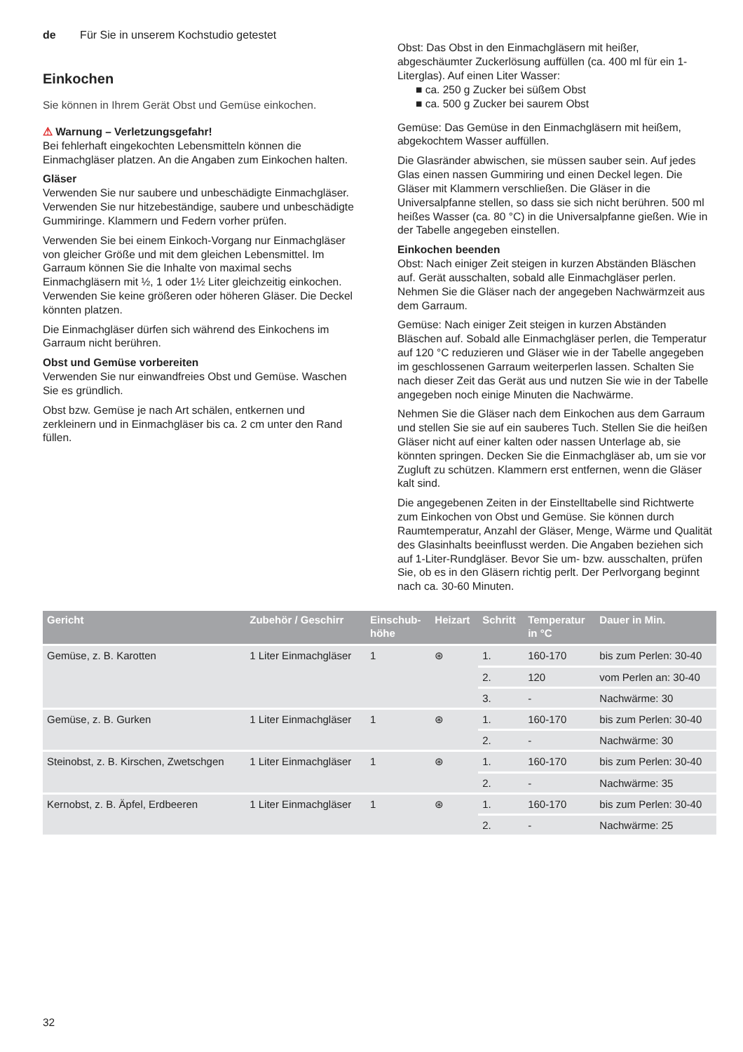de Für Sie in unserem Kochstudio getestet
Einkochen
Sie können in Ihrem Gerät Obst und Gemüse einkochen.
⚠ Warnung – Verletzungsgefahr!
Bei fehlerhaft eingekochten Lebensmitteln können die Einmachgläser platzen. An die Angaben zum Einkochen halten.
Gläser
Verwenden Sie nur saubere und unbeschädigte Einmachgläser. Verwenden Sie nur hitzebeständige, saubere und unbeschädigte Gummiringe. Klammern und Federn vorher prüfen.
Verwenden Sie bei einem Einkoch-Vorgang nur Einmachgläser von gleicher Größe und mit dem gleichen Lebensmittel. Im Garraum können Sie die Inhalte von maximal sechs Einmachgläsern mit ½, 1 oder 1½ Liter gleichzeitig einkochen. Verwenden Sie keine größeren oder höheren Gläser. Die Deckel könnten platzen.
Die Einmachgläser dürfen sich während des Einkochens im Garraum nicht berühren.
Obst und Gemüse vorbereiten
Verwenden Sie nur einwandfreies Obst und Gemüse. Waschen Sie es gründlich.
Obst bzw. Gemüse je nach Art schälen, entkernen und zerkleinern und in Einmachgläser bis ca. 2 cm unter den Rand füllen.
Obst: Das Obst in den Einmachgläsern mit heißer, abgeschäumter Zuckerlösung auffüllen (ca. 400 ml für ein 1-Literglas). Auf einen Liter Wasser:
■ ca. 250 g Zucker bei süßem Obst
■ ca. 500 g Zucker bei saurem Obst
Gemüse: Das Gemüse in den Einmachgläsern mit heißem, abgekochtem Wasser auffüllen.
Die Glasränder abwischen, sie müssen sauber sein. Auf jedes Glas einen nassen Gummiring und einen Deckel legen. Die Gläser mit Klammern verschließen. Die Gläser in die Universalpfanne stellen, so dass sie sich nicht berühren. 500 ml heißes Wasser (ca. 80 °C) in die Universalpfanne gießen. Wie in der Tabelle angegeben einstellen.
Einkochen beenden
Obst: Nach einiger Zeit steigen in kurzen Abständen Bläschen auf. Gerät ausschalten, sobald alle Einmachgläser perlen. Nehmen Sie die Gläser nach der angegeben Nachwärmzeit aus dem Garraum.
Gemüse: Nach einiger Zeit steigen in kurzen Abständen Bläschen auf. Sobald alle Einmachgläser perlen, die Temperatur auf 120 °C reduzieren und Gläser wie in der Tabelle angegeben im geschlossenen Garraum weiterperlen lassen. Schalten Sie nach dieser Zeit das Gerät aus und nutzen Sie wie in der Tabelle angegeben noch einige Minuten die Nachwärme.
Nehmen Sie die Gläser nach dem Einkochen aus dem Garraum und stellen Sie sie auf ein sauberes Tuch. Stellen Sie die heißen Gläser nicht auf einer kalten oder nassen Unterlage ab, sie könnten springen. Decken Sie die Einmachgläser ab, um sie vor Zugluft zu schützen. Klammern erst entfernen, wenn die Gläser kalt sind.
Die angegebenen Zeiten in der Einstelltabelle sind Richtwerte zum Einkochen von Obst und Gemüse. Sie können durch Raumtemperatur, Anzahl der Gläser, Menge, Wärme und Qualität des Glasinhalts beeinflusst werden. Die Angaben beziehen sich auf 1-Liter-Rundgläser. Bevor Sie um- bzw. ausschalten, prüfen Sie, ob es in den Gläsern richtig perlt. Der Perlvorgang beginnt nach ca. 30-60 Minuten.
| Gericht | Zubehör / Geschirr | Einschub- höhe | Heizart | Schritt | Temperatur in °C | Dauer in Min. |
| --- | --- | --- | --- | --- | --- | --- |
| Gemüse, z. B. Karotten | 1 Liter Einmachgläser | 1 | ⊛ | 1. | 160-170 | bis zum Perlen: 30-40 |
| | | | | 2. | 120 | vom Perlen an: 30-40 |
| | | | | 3. | - | Nachwärme: 30 |
| Gemüse, z. B. Gurken | 1 Liter Einmachgläser | 1 | ⊛ | 1. | 160-170 | bis zum Perlen: 30-40 |
| | | | | 2. | - | Nachwärme: 30 |
| Steinobst, z. B. Kirschen, Zwetschgen | 1 Liter Einmachgläser | 1 | ⊛ | 1. | 160-170 | bis zum Perlen: 30-40 |
| | | | | 2. | - | Nachwärme: 35 |
| Kernobst, z. B. Äpfel, Erdbeeren | 1 Liter Einmachgläser | 1 | ⊛ | 1. | 160-170 | bis zum Perlen: 30-40 |
| | | | | 2. | - | Nachwärme: 25 |
32